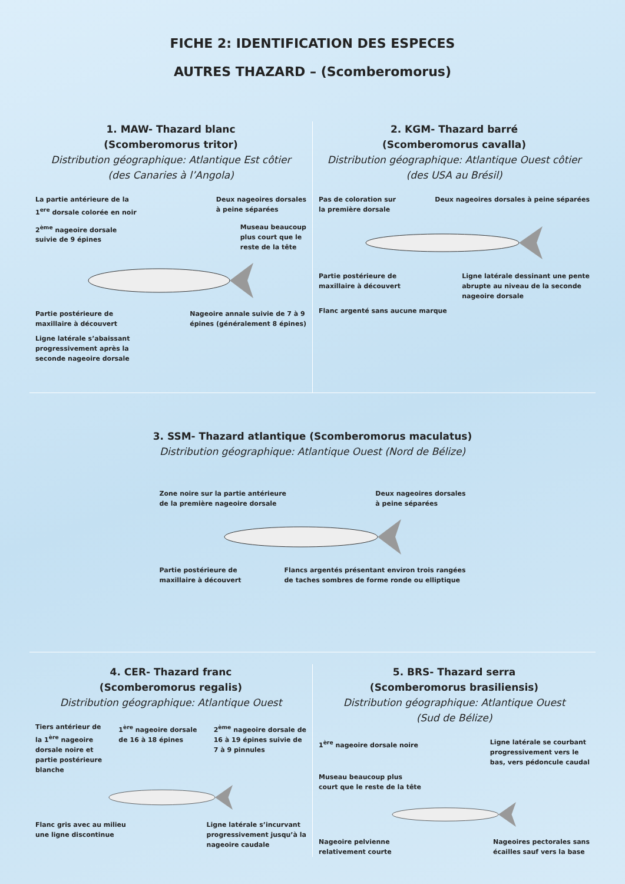FICHE 2: IDENTIFICATION DES ESPECES
AUTRES THAZARD – (Scomberomorus)
1. MAW- Thazard blanc
(Scomberomorus tritor)
Distribution géographique: Atlantique Est côtier
(des Canaries à l’Angola)
La partie antérieure de la
1<sup>ere</sup> dorsale colorée en noir
Deux nageoires dorsales
à peine séparées
2<sup>ème</sup> nageoire dorsale
suivie de 9 épines
Museau beaucoup
plus court que le
reste de la tête
Partie postérieure de
maxillaire à découvert
Nageoire annale suivie de 7 à 9
épines (généralement 8 épines)
Ligne latérale s’abaissant
progressivement après la
seconde nageoire dorsale
2. KGM- Thazard barré
(Scomberomorus cavalla)
Distribution géographique: Atlantique Ouest côtier
(des USA au Brésil)
Pas de coloration sur
la première dorsale
Deux nageoires dorsales à peine séparées
Partie postérieure de
maxillaire à découvert
Ligne latérale dessinant une pente
abrupte au niveau de la seconde
nageoire dorsale
Flanc argenté sans aucune marque
3. SSM- Thazard atlantique (Scomberomorus maculatus)
Distribution géographique: Atlantique Ouest (Nord de Bélize)
Zone noire sur la partie antérieure
de la première nageoire dorsale
Deux nageoires dorsales
à peine séparées
Partie postérieure de
maxillaire à découvert
Flancs argentés présentant environ trois rangées
de taches sombres de forme ronde ou elliptique
4. CER- Thazard franc
(Scomberomorus regalis)
Distribution géographique: Atlantique Ouest
Tiers antérieur de
la 1<sup>ère</sup> nageoire
dorsale noire et
partie postérieure
blanche
1<sup>ère</sup> nageoire dorsale
de 16 à 18 épines
2<sup>ème</sup> nageoire dorsale de
16 à 19 épines suivie de
7 à 9 pinnules
Flanc gris avec au milieu
une ligne discontinue
Ligne latérale s’incurvant
progressivement jusqu’à la
nageoire caudale
5. BRS- Thazard serra
(Scomberomorus brasiliensis)
Distribution géographique: Atlantique Ouest
(Sud de Bélize)
1<sup>ère</sup> nageoire dorsale noire
Ligne latérale se courbant
progressivement vers le
bas, vers pédoncule caudal
Museau beaucoup plus
court que le reste de la tête
Nageoire pelvienne
relativement courte
Nageoires pectorales sans
écailles sauf vers la base